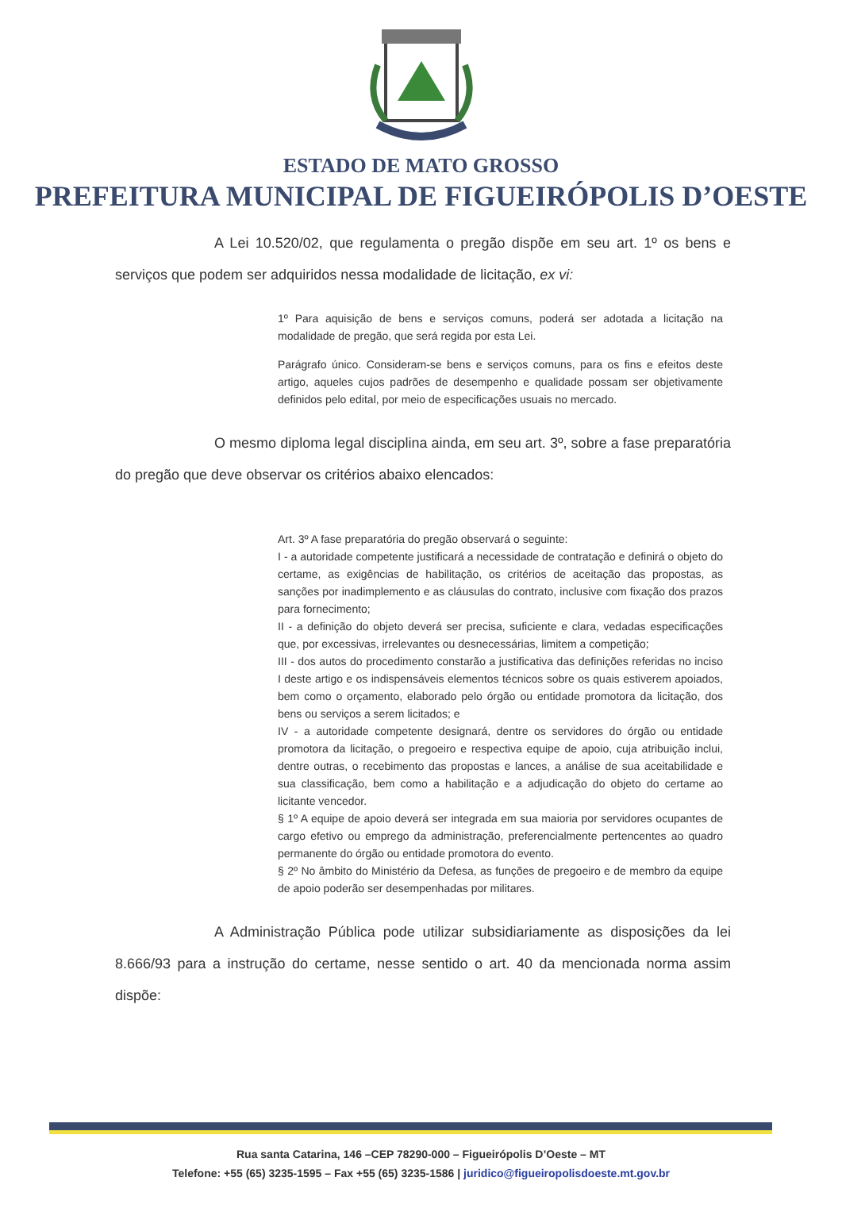ESTADO DE MATO GROSSO
PREFEITURA MUNICIPAL DE FIGUEIRÓPOLIS D’OESTE
A Lei 10.520/02, que regulamenta o pregão dispõe em seu art. 1º os bens e serviços que podem ser adquiridos nessa modalidade de licitação, ex vi:
1º Para aquisição de bens e serviços comuns, poderá ser adotada a licitação na modalidade de pregão, que será regida por esta Lei.
Parágrafo único. Consideram-se bens e serviços comuns, para os fins e efeitos deste artigo, aqueles cujos padrões de desempenho e qualidade possam ser objetivamente definidos pelo edital, por meio de especificações usuais no mercado.
O mesmo diploma legal disciplina ainda, em seu art. 3º, sobre a fase preparatória do pregão que deve observar os critérios abaixo elencados:
Art. 3º A fase preparatória do pregão observará o seguinte:
I - a autoridade competente justificará a necessidade de contratação e definirá o objeto do certame, as exigências de habilitação, os critérios de aceitação das propostas, as sanções por inadimplemento e as cláusulas do contrato, inclusive com fixação dos prazos para fornecimento;
II - a definição do objeto deverá ser precisa, suficiente e clara, vedadas especificações que, por excessivas, irrelevantes ou desnecessárias, limitem a competição;
III - dos autos do procedimento constarão a justificativa das definições referidas no inciso I deste artigo e os indispensáveis elementos técnicos sobre os quais estiverem apoiados, bem como o orçamento, elaborado pelo órgão ou entidade promotora da licitação, dos bens ou serviços a serem licitados; e
IV - a autoridade competente designará, dentre os servidores do órgão ou entidade promotora da licitação, o pregoeiro e respectiva equipe de apoio, cuja atribuição inclui, dentre outras, o recebimento das propostas e lances, a análise de sua aceitabilidade e sua classificação, bem como a habilitação e a adjudicação do objeto do certame ao licitante vencedor.
§ 1º A equipe de apoio deverá ser integrada em sua maioria por servidores ocupantes de cargo efetivo ou emprego da administração, preferencialmente pertencentes ao quadro permanente do órgão ou entidade promotora do evento.
§ 2º No âmbito do Ministério da Defesa, as funções de pregoeiro e de membro da equipe de apoio poderão ser desempenhadas por militares.
A Administração Pública pode utilizar subsidiariamente as disposições da lei 8.666/93 para a instrução do certame, nesse sentido o art. 40 da mencionada norma assim dispõe:
Rua santa Catarina, 146 –CEP 78290-000 – Figueirópolis D’Oeste – MT
Telefone: +55 (65) 3235-1595 – Fax +55 (65) 3235-1586 | juridico@figueiropolisdoeste.mt.gov.br